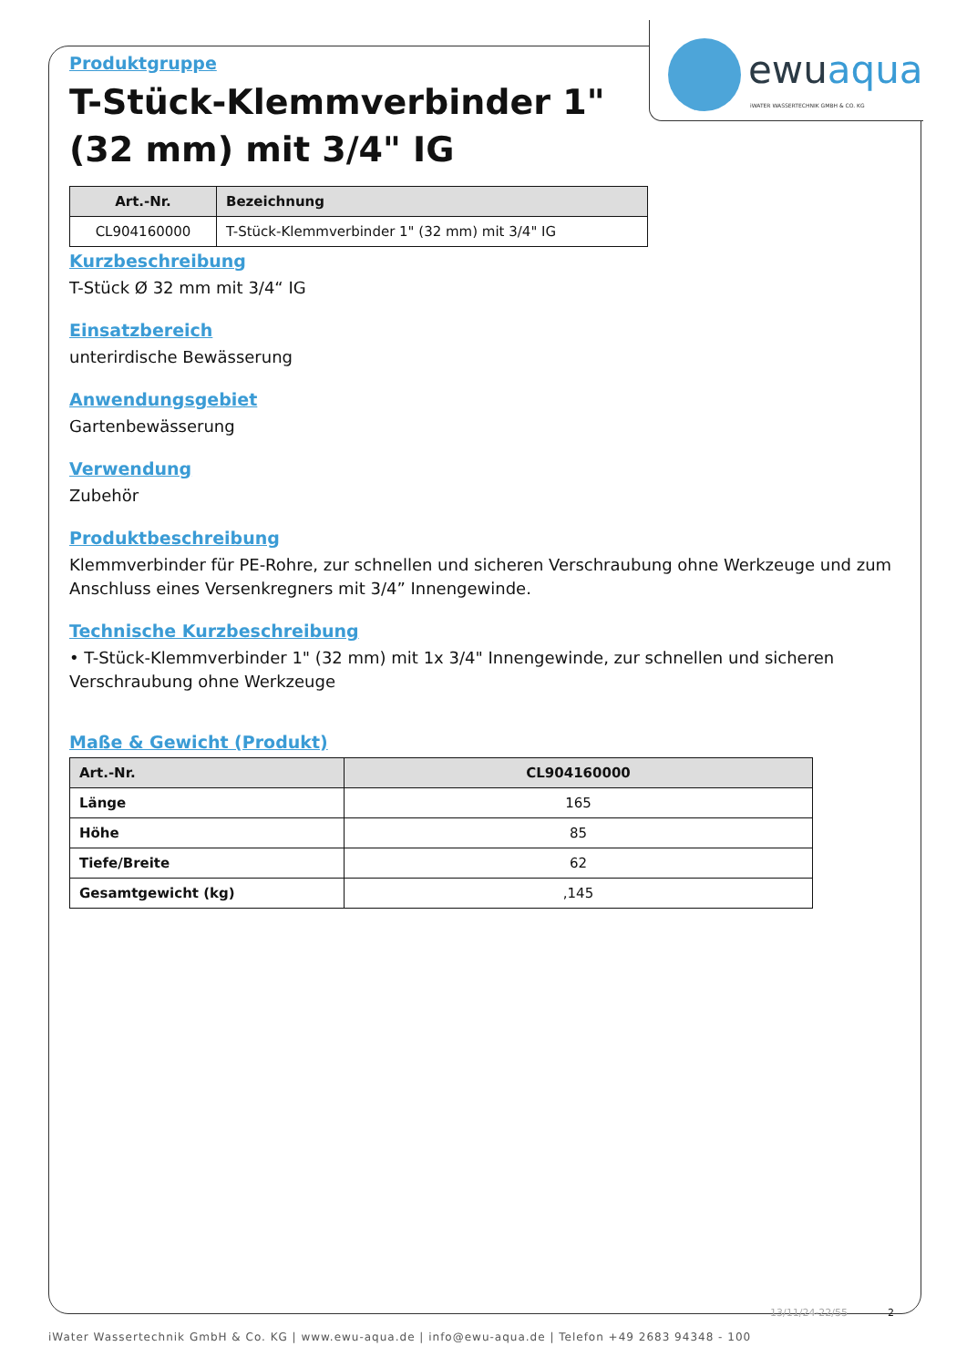ewuaqua
iWATER WASSERTECHNIK GMBH & CO. KG
Produktgruppe
T-Stück-Klemmverbinder 1" (32 mm) mit 3/4" IG
| Art.-Nr. | Bezeichnung |
| --- | --- |
| CL904160000 | T-Stück-Klemmverbinder 1" (32 mm) mit 3/4" IG |
Kurzbeschreibung
T-Stück Ø 32 mm mit 3/4“ IG
Einsatzbereich
unterirdische Bewässerung
Anwendungsgebiet
Gartenbewässerung
Verwendung
Zubehör
Produktbeschreibung
Klemmverbinder für PE-Rohre, zur schnellen und sicheren Verschraubung ohne Werkzeuge und zum Anschluss eines Versenkregners mit 3/4” Innengewinde.
Technische Kurzbeschreibung
• T-Stück-Klemmverbinder 1" (32 mm) mit 1x 3/4" Innengewinde, zur schnellen und sicheren Verschraubung ohne Werkzeuge
Maße & Gewicht (Produkt)
| Art.-Nr. | CL904160000 |
| --- | --- |
| Länge | 165 |
| Höhe | 85 |
| Tiefe/Breite | 62 |
| Gesamtgewicht (kg) | ,145 |
13/11/24-22/55 2
iWater Wassertechnik GmbH & Co. KG | www.ewu-aqua.de | info@ewu-aqua.de | Telefon +49 2683 94348 - 100